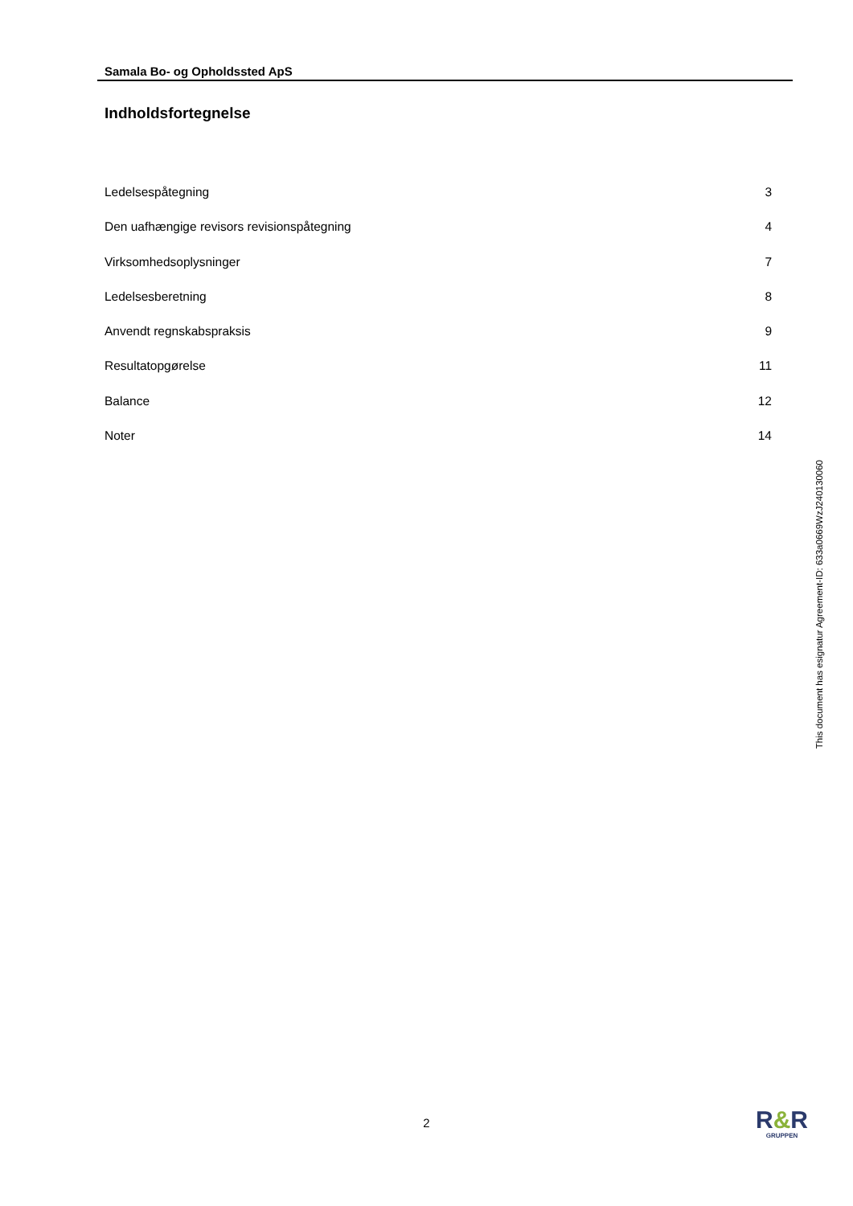Samala Bo- og Opholdssted ApS
Indholdsfortegnelse
Ledelsespåtegning 3
Den uafhængige revisors revisionspåtegning 4
Virksomhedsoplysninger 7
Ledelsesberetning 8
Anvendt regnskabspraksis 9
Resultatopgørelse 11
Balance 12
Noter 14
This document has esignatur Agreement-ID: 633a0669WzJ240130060
2
R&R
GRUPPEN